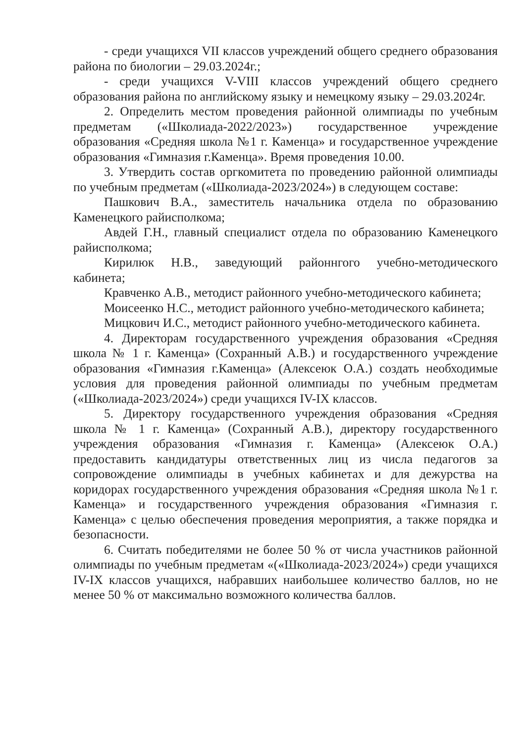- среди учащихся VII классов учреждений общего среднего образования района по биологии – 29.03.2024г.;
- среди учащихся V-VIII классов учреждений общего среднего образования района по английскому языку и немецкому языку – 29.03.2024г.
2. Определить местом проведения районной олимпиады по учебным предметам («Школиада-2022/2023») государственное учреждение образования «Средняя школа №1 г. Каменца» и государственное учреждение образования «Гимназия г.Каменца». Время проведения 10.00.
3. Утвердить состав оргкомитета по проведению районной олимпиады по учебным предметам («Школиада-2023/2024») в следующем составе:
Пашкович В.А., заместитель начальника отдела по образованию Каменецкого райисполкома;
Авдей Г.Н., главный специалист отдела по образованию Каменецкого райисполкома;
Кирилюк Н.В., заведующий районнгого учебно-методического кабинета;
Кравченко А.В., методист районного учебно-методического кабинета;
Моисеенко Н.С., методист районного учебно-методического кабинета;
Мицкович И.С., методист районного учебно-методического кабинета.
4. Директорам государственного учреждения образования «Средняя школа № 1 г. Каменца» (Сохранный А.В.) и государственного учреждение образования «Гимназия г.Каменца» (Алексеюк О.А.) создать необходимые условия для проведения районной олимпиады по учебным предметам («Школиада-2023/2024») среди учащихся IV-IX классов.
5. Директору государственного учреждения образования «Средняя школа № 1 г. Каменца» (Сохранный А.В.), директору государственного учреждения образования «Гимназия г. Каменца» (Алексеюк О.А.) предоставить кандидатуры ответственных лиц из числа педагогов за сопровождение олимпиады в учебных кабинетах и для дежурства на коридорах государственного учреждения образования «Средняя школа №1 г. Каменца» и государственного учреждения образования «Гимназия г. Каменца» с целью обеспечения проведения мероприятия, а также порядка и безопасности.
6. Считать победителями не более 50 % от числа участников районной олимпиады по учебным предметам «(«Школиада-2023/2024») среди учащихся IV-IX классов учащихся, набравших наибольшее количество баллов, но не менее 50 % от максимально возможного количества баллов.